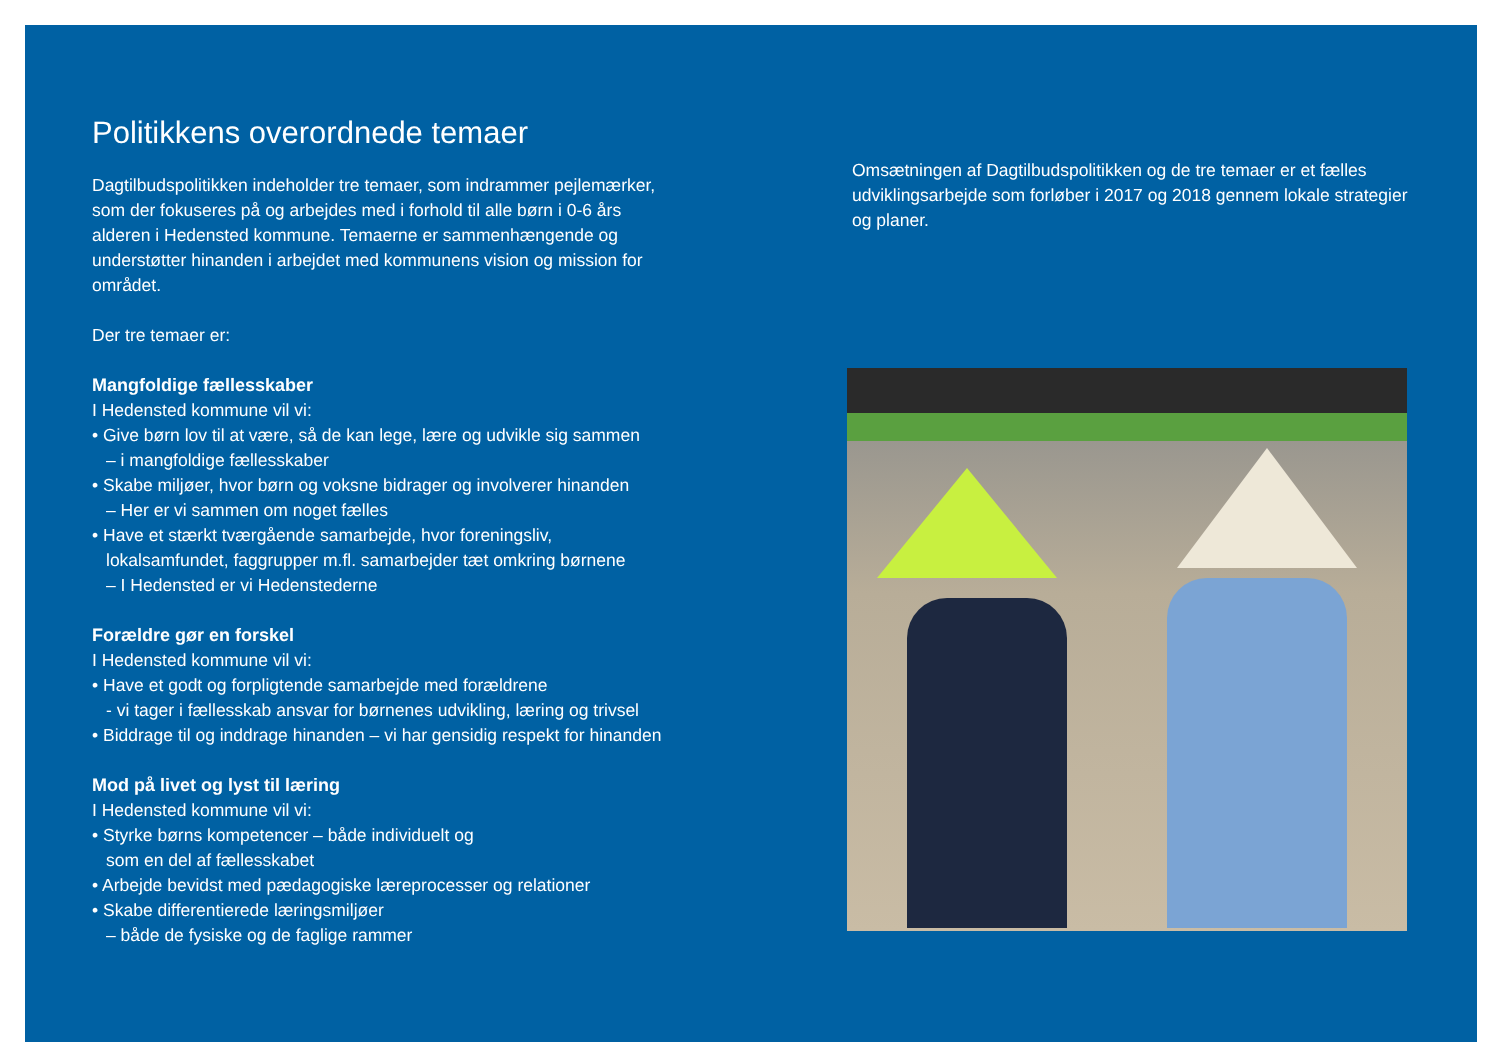Politikkens overordnede temaer
Dagtilbudspolitikken indeholder tre temaer, som indrammer pejlemærker, som der fokuseres på og arbejdes med i forhold til alle børn i 0-6 års alderen i Hedensted kommune. Temaerne er sammenhængende og understøtter hinanden i arbejdet med kommunens vision og mission for området.
Der tre temaer er:
Mangfoldige fællesskaber
I Hedensted kommune vil vi:
• Give børn lov til at være, så de kan lege, lære og udvikle sig sammen
– i mangfoldige fællesskaber
• Skabe miljøer, hvor børn og voksne bidrager og involverer hinanden
– Her er vi sammen om noget fælles
• Have et stærkt tværgående samarbejde, hvor foreningsliv,
lokalsamfundet, faggrupper m.fl. samarbejder tæt omkring børnene
– I Hedensted er vi Hedenstederne
Forældre gør en forskel
I Hedensted kommune vil vi:
• Have et godt og forpligtende samarbejde med forældrene
- vi tager i fællesskab ansvar for børnenes udvikling, læring og trivsel
• Biddrage til og inddrage hinanden – vi har gensidig respekt for hinanden
Mod på livet og lyst til læring
I Hedensted kommune vil vi:
• Styrke børns kompetencer – både individuelt og
som en del af fællesskabet
• Arbejde bevidst med pædagogiske læreprocesser og relationer
• Skabe differentierede læringsmiljøer
– både de fysiske og de faglige rammer
Omsætningen af Dagtilbudspolitikken og de tre temaer er et fælles udviklingsarbejde som forløber i 2017 og 2018 gennem lokale strategier og planer.